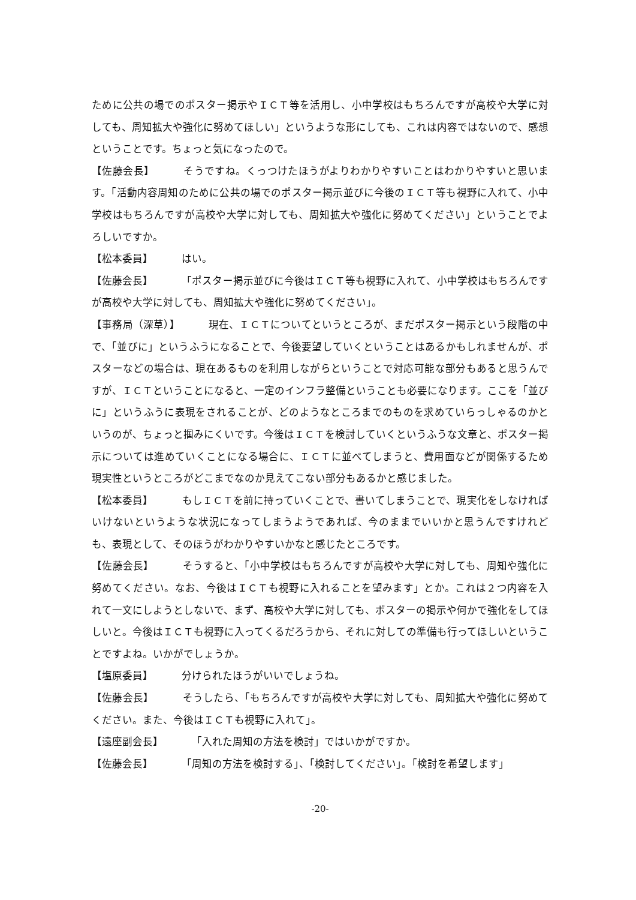ために公共の場でのポスター掲示やＩＣＴ等を活用し、小中学校はもちろんですが高校や大学に対しても、周知拡大や強化に努めてほしい」というような形にしても、これは内容ではないので、感想ということです。ちょっと気になったので。
【佐藤会長】 そうですね。くっつけたほうがよりわかりやすいことはわかりやすいと思います。「活動内容周知のために公共の場でのポスター掲示並びに今後のＩＣＴ等も視野に入れて、小中学校はもちろんですが高校や大学に対しても、周知拡大や強化に努めてください」ということでよろしいですか。
【松本委員】 はい。
【佐藤会長】 「ポスター掲示並びに今後はＩＣＴ等も視野に入れて、小中学校はもちろんですが高校や大学に対しても、周知拡大や強化に努めてください」。
【事務局（深草）】 現在、ＩＣＴについてというところが、まだポスター掲示という段階の中で、「並びに」というふうになることで、今後要望していくということはあるかもしれませんが、ポスターなどの場合は、現在あるものを利用しながらということで対応可能な部分もあると思うんですが、ＩＣＴということになると、一定のインフラ整備ということも必要になります。ここを「並びに」というふうに表現をされることが、どのようなところまでのものを求めていらっしゃるのかというのが、ちょっと掴みにくいです。今後はＩＣＴを検討していくというふうな文章と、ポスター掲示については進めていくことになる場合に、ＩＣＴに並べてしまうと、費用面などが関係するため現実性というところがどこまでなのか見えてこない部分もあるかと感じました。
【松本委員】 もしＩＣＴを前に持っていくことで、書いてしまうことで、現実化をしなければいけないというような状況になってしまうようであれば、今のままでいいかと思うんですけれども、表現として、そのほうがわかりやすいかなと感じたところです。
【佐藤会長】 そうすると、「小中学校はもちろんですが高校や大学に対しても、周知や強化に努めてください。なお、今後はＩＣＴも視野に入れることを望みます」とか。これは２つ内容を入れて一文にしようとしないで、まず、高校や大学に対しても、ポスターの掲示や何かで強化をしてほしいと。今後はＩＣＴも視野に入ってくるだろうから、それに対しての準備も行ってほしいということですよね。いかがでしょうか。
【塩原委員】 分けられたほうがいいでしょうね。
【佐藤会長】 そうしたら、「もちろんですが高校や大学に対しても、周知拡大や強化に努めてください。また、今後はＩＣＴも視野に入れて」。
【遠座副会長】 「入れた周知の方法を検討」ではいかがですか。
【佐藤会長】 「周知の方法を検討する」、「検討してください」。「検討を希望します」
-20-